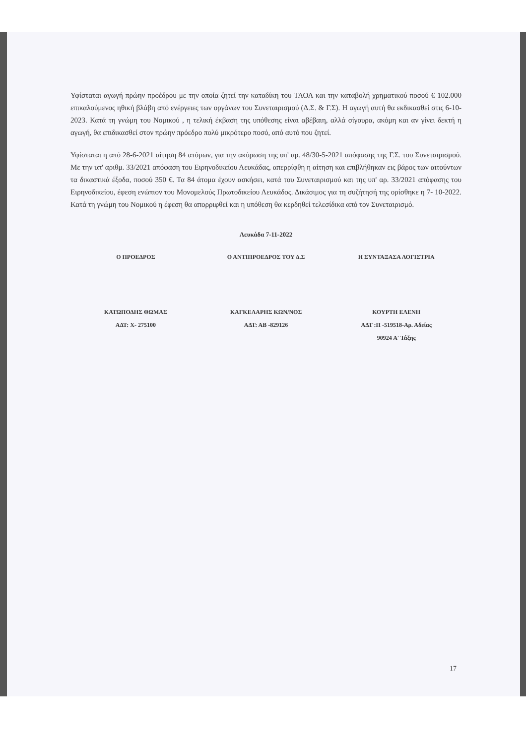Υφίσταται αγωγή πρώην προέδρου με την οποία ζητεί την καταδίκη του ΤΑΟΛ και την καταβολή χρηματικού ποσού € 102.000 επικαλούμενος ηθική βλάβη από ενέργειες των οργάνων του Συνεταιρισμού (Δ.Σ. & Γ.Σ). Η αγωγή αυτή θα εκδικασθεί στις 6-10-2023. Κατά τη γνώμη του Νομικού , η τελική έκβαση της υπόθεσης είναι αβέβαιη, αλλά σίγουρα, ακόμη και αν γίνει δεκτή η αγωγή, θα επιδικασθεί στον πρώην πρόεδρο πολύ μικρότερο ποσό, από αυτό που ζητεί.
Υφίσταται η από 28-6-2021 αίτηση 84 ατόμων, για την ακύρωση της υπ' αρ. 48/30-5-2021 απόφασης της Γ.Σ. του Συνεταιρισμού. Με την υπ' αριθμ. 33/2021 απόφαση του Ειρηνοδικείου Λευκάδας, απερρίφθη η αίτηση και επιβλήθηκαν εις βάρος των αιτούντων τα δικαστικά έξοδα, ποσού 350 €. Τα 84 άτομα έχουν ασκήσει, κατά του Συνεταιρισμού και της υπ' αρ. 33/2021 απόφασης του Ειρηνοδικείου, έφεση ενώπιον του Μονομελούς Πρωτοδικείου Λευκάδος. Δικάσιμος για τη συζήτησή της ορίσθηκε η 7- 10-2022. Κατά τη γνώμη του Νομικού η έφεση θα απορριφθεί και η υπόθεση θα κερδηθεί τελεσίδικα από τον Συνεταιρισμό.
Λευκάδα 7-11-2022
Ο ΠΡΟΕΔΡΟΣ Ο ΑΝΤΙΠΡΟΕΔΡΟΣ ΤΟΥ Δ.Σ Η ΣΥΝΤΑΞΑΣΑ ΛΟΓΙΣΤΡΙΑ
ΚΑΤΩΠΟΔΗΣ ΘΩΜΑΣ
ΑΔΤ: Χ- 275100
ΚΑΓΚΕΛΑΡΗΣ ΚΩΝ/ΝΟΣ
ΑΔΤ: ΑΒ -829126
ΚΟΥΡΤΗ ΕΛΕΝΗ
ΑΔΤ :Π -519518-Αρ. Αδείας
90924 Α' Τάξης
17